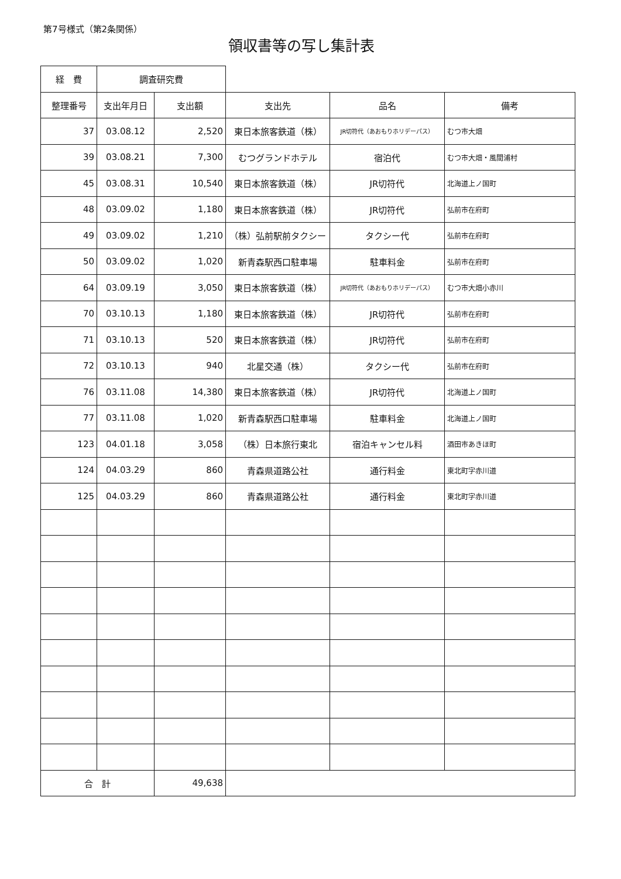第7号様式（第2条関係）
領収書等の写し集計表
| 経 費 | 調査研究費 | | | | |
| 整理番号 | 支出年月日 | 支出額 | 支出先 | 品名 | 備考 |
| 37 | 03.08.12 | 2,520 | 東日本旅客鉄道（株） | JR切符代（あおもりホリデーパス） | むつ市大畑 |
| 39 | 03.08.21 | 7,300 | むつグランドホテル | 宿泊代 | むつ市大畑・風間浦村 |
| 45 | 03.08.31 | 10,540 | 東日本旅客鉄道（株） | JR切符代 | 北海道上ノ国町 |
| 48 | 03.09.02 | 1,180 | 東日本旅客鉄道（株） | JR切符代 | 弘前市在府町 |
| 49 | 03.09.02 | 1,210 | （株）弘前駅前タクシー | タクシー代 | 弘前市在府町 |
| 50 | 03.09.02 | 1,020 | 新青森駅西口駐車場 | 駐車料金 | 弘前市在府町 |
| 64 | 03.09.19 | 3,050 | 東日本旅客鉄道（株） | JR切符代（あおもりホリデーパス） | むつ市大畑小赤川 |
| 70 | 03.10.13 | 1,180 | 東日本旅客鉄道（株） | JR切符代 | 弘前市在府町 |
| 71 | 03.10.13 | 520 | 東日本旅客鉄道（株） | JR切符代 | 弘前市在府町 |
| 72 | 03.10.13 | 940 | 北星交通（株） | タクシー代 | 弘前市在府町 |
| 76 | 03.11.08 | 14,380 | 東日本旅客鉄道（株） | JR切符代 | 北海道上ノ国町 |
| 77 | 03.11.08 | 1,020 | 新青森駅西口駐車場 | 駐車料金 | 北海道上ノ国町 |
| 123 | 04.01.18 | 3,058 | （株）日本旅行東北 | 宿泊キャンセル料 | 酒田市あきほ町 |
| 124 | 04.03.29 | 860 | 青森県道路公社 | 通行料金 | 東北町字赤川道 |
| 125 | 04.03.29 | 860 | 青森県道路公社 | 通行料金 | 東北町字赤川道 |
| 合 計 | | 49,638 | | | |